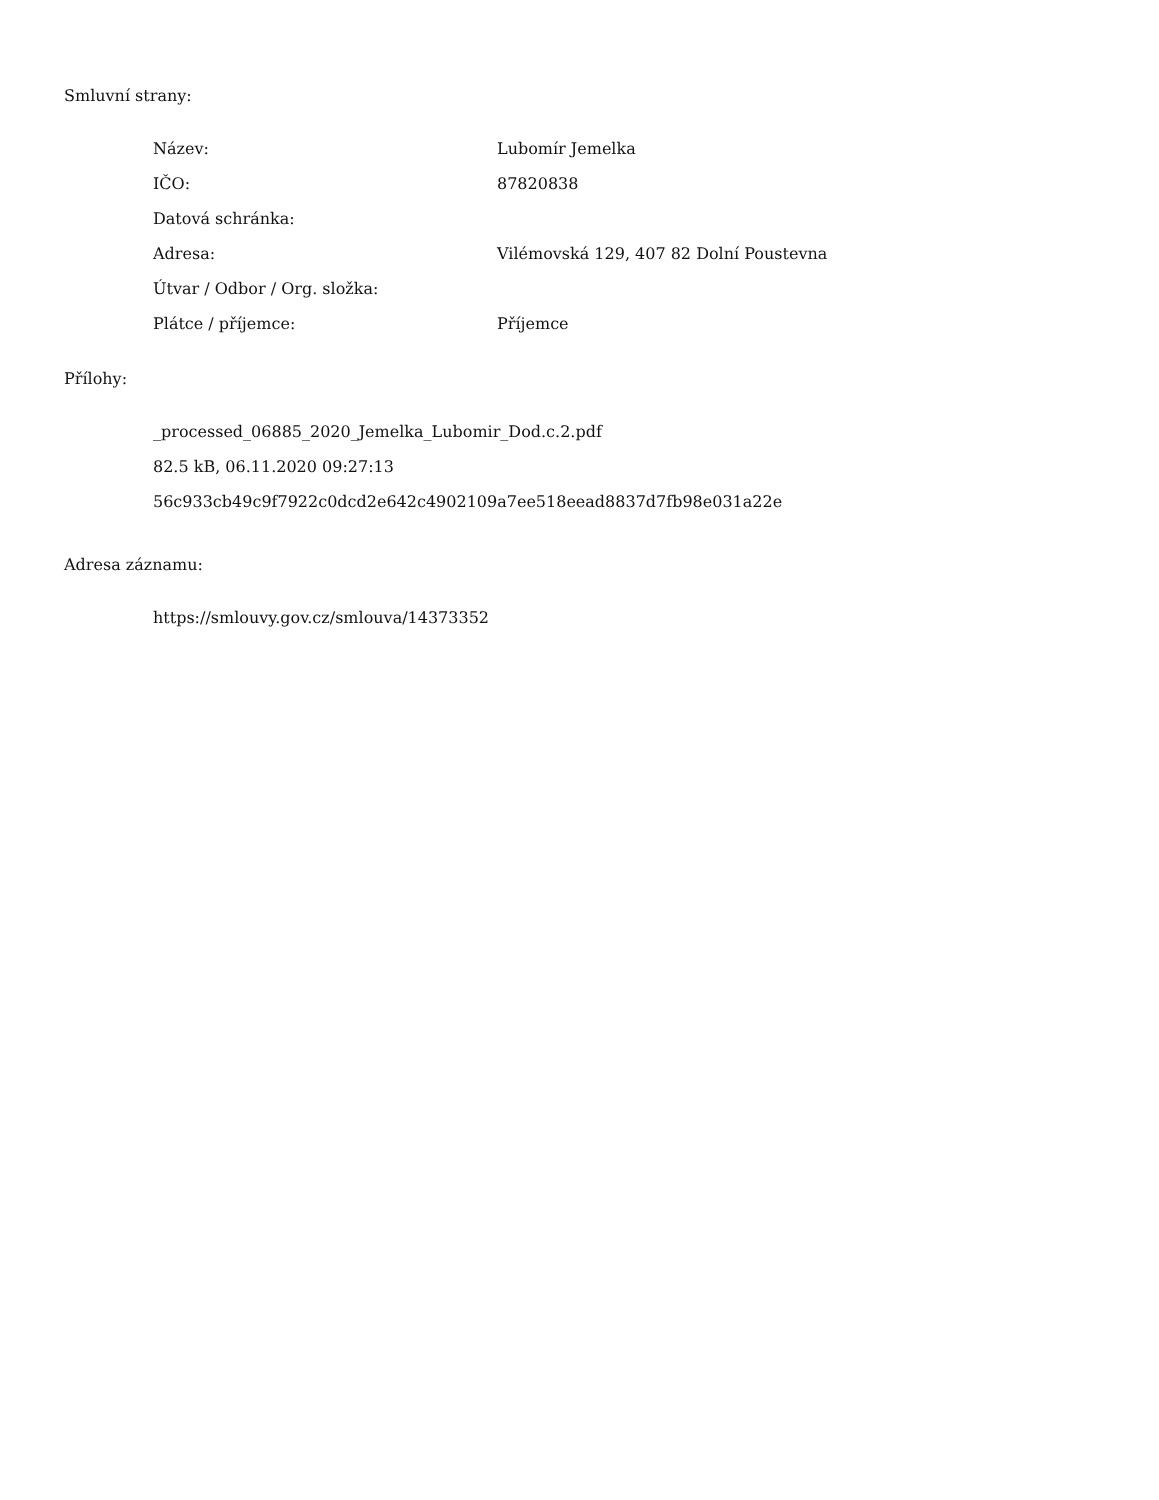Smluvní strany:
| Název: | Lubomír Jemelka |
| IČO: | 87820838 |
| Datová schránka: | |
| Adresa: | Vilémovská 129, 407 82 Dolní Poustevna |
| Útvar / Odbor / Org. složka: | |
| Plátce / příjemce: | Příjemce |
Přílohy:
_processed_06885_2020_Jemelka_Lubomir_Dod.c.2.pdf
82.5 kB, 06.11.2020 09:27:13
56c933cb49c9f7922c0dcd2e642c4902109a7ee518eead8837d7fb98e031a22e
Adresa záznamu:
https://smlouvy.gov.cz/smlouva/14373352